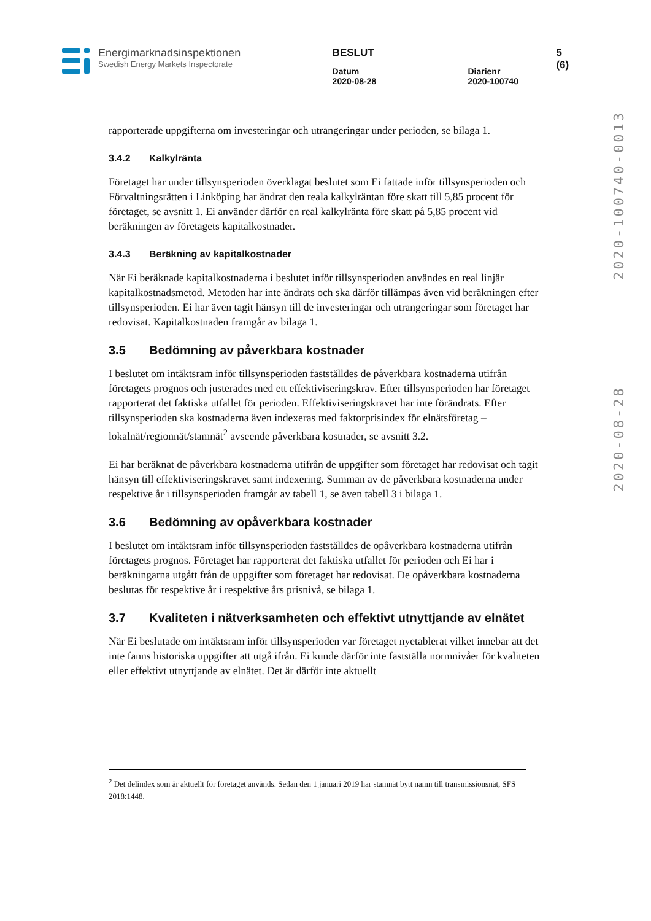Energimarknadsinspektionen
Swedish Energy Markets Inspectorate
BESLUT
Datum
2020-08-28
Diarienr
2020-100740
5 (6)
2020-08-28 2020-100740-0013
rapporterade uppgifterna om investeringar och utrangeringar under perioden, se bilaga 1.
3.4.2 Kalkylränta
Företaget har under tillsynsperioden överklagat beslutet som Ei fattade inför tillsynsperioden och Förvaltningsrätten i Linköping har ändrat den reala kalkylräntan före skatt till 5,85 procent för företaget, se avsnitt 1. Ei använder därför en real kalkylränta före skatt på 5,85 procent vid beräkningen av företagets kapitalkostnader.
3.4.3 Beräkning av kapitalkostnader
När Ei beräknade kapitalkostnaderna i beslutet inför tillsynsperioden användes en real linjär kapitalkostnadsmetod. Metoden har inte ändrats och ska därför tillämpas även vid beräkningen efter tillsynsperioden. Ei har även tagit hänsyn till de investeringar och utrangeringar som företaget har redovisat. Kapitalkostnaden framgår av bilaga 1.
3.5 Bedömning av påverkbara kostnader
I beslutet om intäktsram inför tillsynsperioden fastställdes de påverkbara kostnaderna utifrån företagets prognos och justerades med ett effektiviseringskrav. Efter tillsynsperioden har företaget rapporterat det faktiska utfallet för perioden. Effektiviseringskravet har inte förändrats. Efter tillsynsperioden ska kostnaderna även indexeras med faktorprisindex för elnätsföretag – lokalnät/regionnät/stamnät<sup>2</sup> avseende påverkbara kostnader, se avsnitt 3.2.
Ei har beräknat de påverkbara kostnaderna utifrån de uppgifter som företaget har redovisat och tagit hänsyn till effektiviseringskravet samt indexering. Summan av de påverkbara kostnaderna under respektive år i tillsynsperioden framgår av tabell 1, se även tabell 3 i bilaga 1.
3.6 Bedömning av opåverkbara kostnader
I beslutet om intäktsram inför tillsynsperioden fastställdes de opåverkbara kostnaderna utifrån företagets prognos. Företaget har rapporterat det faktiska utfallet för perioden och Ei har i beräkningarna utgått från de uppgifter som företaget har redovisat. De opåverkbara kostnaderna beslutas för respektive år i respektive års prisnivå, se bilaga 1.
3.7 Kvaliteten i nätverksamheten och effektivt utnyttjande av elnätet
När Ei beslutade om intäktsram inför tillsynsperioden var företaget nyetablerat vilket innebar att det inte fanns historiska uppgifter att utgå ifrån. Ei kunde därför inte fastställa normnivåer för kvaliteten eller effektivt utnyttjande av elnätet. Det är därför inte aktuellt
<sup>2</sup> Det delindex som är aktuellt för företaget används. Sedan den 1 januari 2019 har stamnät bytt namn till transmissionsnät, SFS 2018:1448.